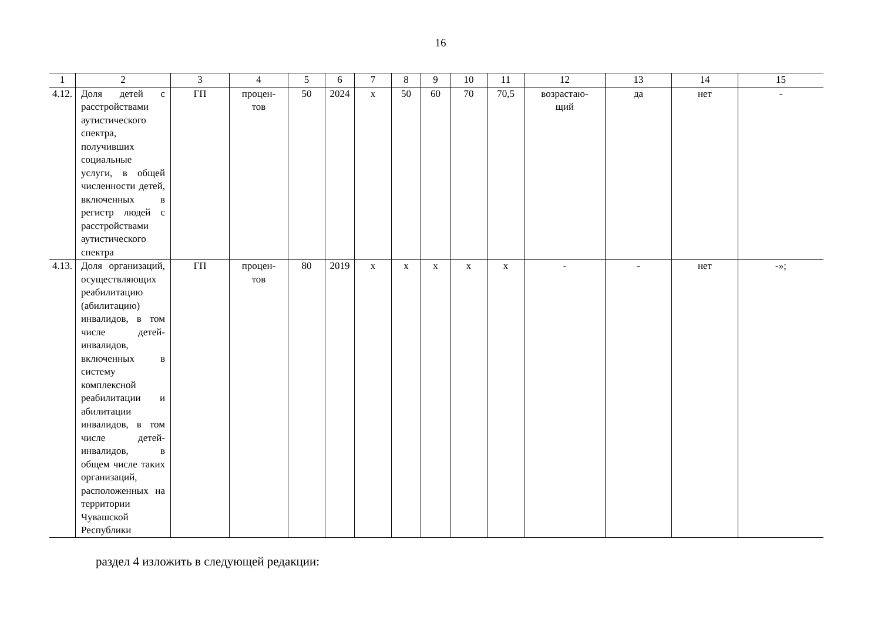16
| 1 | 2 | 3 | 4 | 5 | 6 | 7 | 8 | 9 | 10 | 11 | 12 | 13 | 14 | 15 |
| 4.12. | Доля детей с расстройствами аутистического спектра, получивших социальные услуги, в общей численности детей, включенных в регистр людей с расстройствами аутистического спектра | ГП | процен- тов | 50 | 2024 | х | 50 | 60 | 70 | 70,5 | возрастаю- щий | да | нет | - |
| 4.13. | Доля организаций, осуществляющих реабилитацию (абилитацию) инвалидов, в том числе детей-инвалидов, включенных в систему комплексной реабилитации и абилитации инвалидов, в том числе детей-инвалидов, в общем числе таких организаций, расположенных на территории Чувашской Республики | ГП | процен- тов | 80 | 2019 | х | х | х | х | х | - | - | нет | -»; |
раздел 4 изложить в следующей редакции: